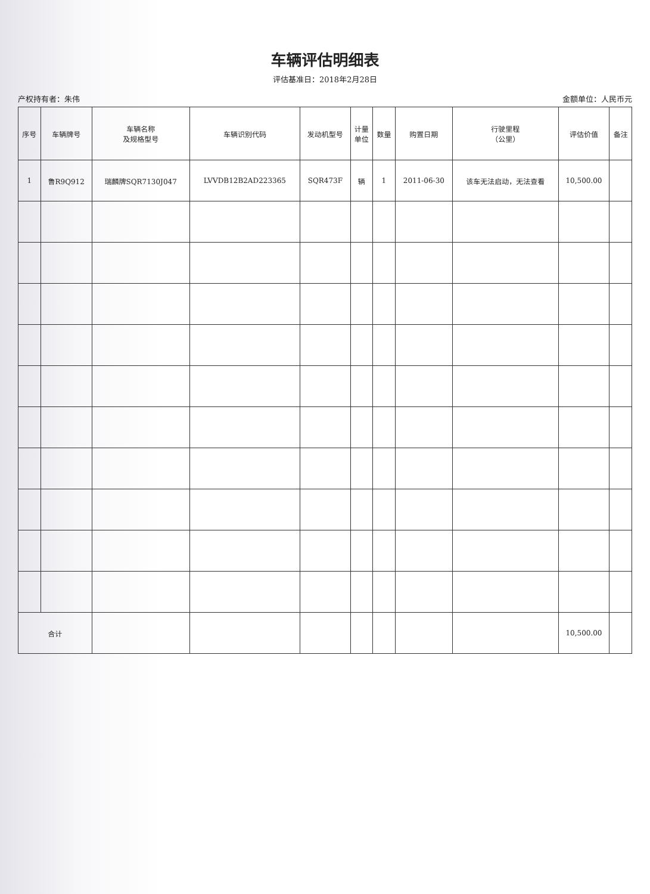车辆评估明细表
评估基准日：2018年2月28日
产权持有者：朱伟 金额单位：人民币元
| 序号 | 车辆牌号 | 车辆名称 及规格型号 | 车辆识别代码 | 发动机型号 | 计量 单位 | 数量 | 购置日期 | 行驶里程 （公里） | 评估价值 | 备注 |
| --- | --- | --- | --- | --- | --- | --- | --- | --- | --- | --- |
| 1 | 鲁R9Q912 | 瑞麟牌SQR7130J047 | LVVDB12B2AD223365 | SQR473F | 辆 | 1 | 2011-06-30 | 该车无法启动，无法查看 | 10,500.00 | |
| 合计 | | | | | | | | | 10,500.00 | |